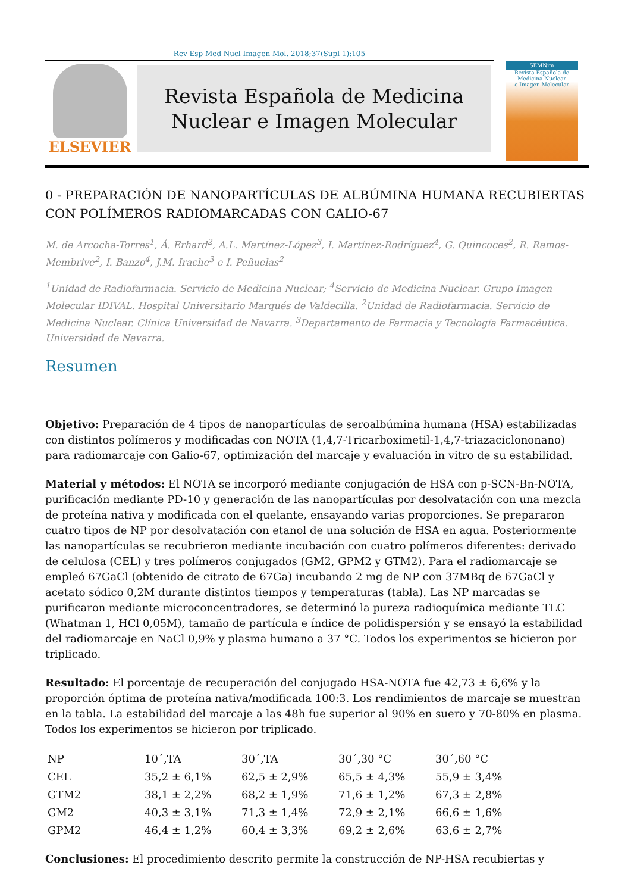Rev Esp Med Nucl Imagen Mol. 2018;37(Supl 1):105
ELSEVIER
Revista Española de Medicina
Nuclear e Imagen Molecular
SEMNim
Revista Española de
Medicina Nuclear
e Imagen Molecular
0 - PREPARACIÓN DE NANOPARTÍCULAS DE ALBÚMINA HUMANA RECUBIERTAS CON POLÍMEROS RADIOMARCADAS CON GALIO-67
M. de Arcocha-Torres<sup>1</sup>, Á. Erhard<sup>2</sup>, A.L. Martínez-López<sup>3</sup>, I. Martínez-Rodríguez<sup>4</sup>, G. Quincoces<sup>2</sup>, R. Ramos-Membrive<sup>2</sup>, I. Banzo<sup>4</sup>, J.M. Irache<sup>3</sup> e I. Peñuelas<sup>2</sup>
<sup>1</sup> Unidad de Radiofarmacia. Servicio de Medicina Nuclear; <sup>4</sup>Servicio de Medicina Nuclear. Grupo Imagen Molecular IDIVAL. Hospital Universitario Marqués de Valdecilla. <sup>2</sup>Unidad de Radiofarmacia. Servicio de Medicina Nuclear. Clínica Universidad de Navarra. <sup>3</sup>Departamento de Farmacia y Tecnología Farmacéutica. Universidad de Navarra.
Resumen
Objetivo: Preparación de 4 tipos de nanopartículas de seroalbúmina humana (HSA) estabilizadas con distintos polímeros y modificadas con NOTA (1,4,7-Tricarboximetil-1,4,7-triazaciclononano) para radiomarcaje con Galio-67, optimización del marcaje y evaluación in vitro de su estabilidad.
Material y métodos: El NOTA se incorporó mediante conjugación de HSA con p-SCN-Bn-NOTA, purificación mediante PD-10 y generación de las nanopartículas por desolvatación con una mezcla de proteína nativa y modificada con el quelante, ensayando varias proporciones. Se prepararon cuatro tipos de NP por desolvatación con etanol de una solución de HSA en agua. Posteriormente las nanopartículas se recubrieron mediante incubación con cuatro polímeros diferentes: derivado de celulosa (CEL) y tres polímeros conjugados (GM2, GPM2 y GTM2). Para el radiomarcaje se empleó 67GaCl (obtenido de citrato de 67Ga) incubando 2 mg de NP con 37MBq de 67GaCl y acetato sódico 0,2M durante distintos tiempos y temperaturas (tabla). Las NP marcadas se purificaron mediante microconcentradores, se determinó la pureza radioquímica mediante TLC (Whatman 1, HCl 0,05M), tamaño de partícula e índice de polidispersión y se ensayó la estabilidad del radiomarcaje en NaCl 0,9% y plasma humano a 37 °C. Todos los experimentos se hicieron por triplicado.
Resultado: El porcentaje de recuperación del conjugado HSA-NOTA fue 42,73 ± 6,6% y la proporción óptima de proteína nativa/modificada 100:3. Los rendimientos de marcaje se muestran en la tabla. La estabilidad del marcaje a las 48h fue superior al 90% en suero y 70-80% en plasma. Todos los experimentos se hicieron por triplicado.
| NP | 10´,TA | 30´,TA | 30´,30 °C | 30´,60 °C |
| CEL | 35,2 ± 6,1% | 62,5 ± 2,9% | 65,5 ± 4,3% | 55,9 ± 3,4% |
| GTM2 | 38,1 ± 2,2% | 68,2 ± 1,9% | 71,6 ± 1,2% | 67,3 ± 2,8% |
| GM2 | 40,3 ± 3,1% | 71,3 ± 1,4% | 72,9 ± 2,1% | 66,6 ± 1,6% |
| GPM2 | 46,4 ± 1,2% | 60,4 ± 3,3% | 69,2 ± 2,6% | 63,6 ± 2,7% |
Conclusiones: El procedimiento descrito permite la construcción de NP-HSA recubiertas y